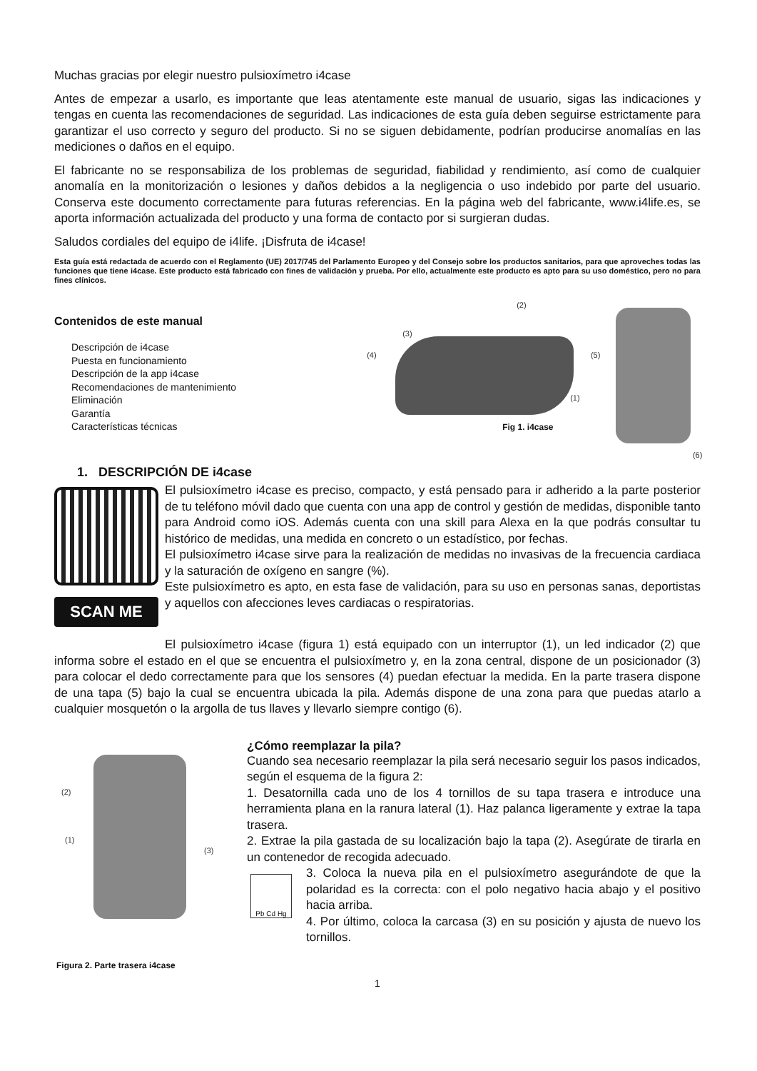Muchas gracias por elegir nuestro pulsioxímetro i4case
Antes de empezar a usarlo, es importante que leas atentamente este manual de usuario, sigas las indicaciones y tengas en cuenta las recomendaciones de seguridad. Las indicaciones de esta guía deben seguirse estrictamente para garantizar el uso correcto y seguro del producto. Si no se siguen debidamente, podrían producirse anomalías en las mediciones o daños en el equipo.
El fabricante no se responsabiliza de los problemas de seguridad, fiabilidad y rendimiento, así como de cualquier anomalía en la monitorización o lesiones y daños debidos a la negligencia o uso indebido por parte del usuario. Conserva este documento correctamente para futuras referencias. En la página web del fabricante, www.i4life.es, se aporta información actualizada del producto y una forma de contacto por si surgieran dudas.
Saludos cordiales del equipo de i4life. ¡Disfruta de i4case!
Esta guía está redactada de acuerdo con el Reglamento (UE) 2017/745 del Parlamento Europeo y del Consejo sobre los productos sanitarios, para que aproveches todas las funciones que tiene i4case. Este producto está fabricado con fines de validación y prueba. Por ello, actualmente este producto es apto para su uso doméstico, pero no para fines clínicos.
Contenidos de este manual
Descripción de i4case
Puesta en funcionamiento
Descripción de la app i4case
Recomendaciones de mantenimiento
Eliminación
Garantía
Características técnicas
(2)
(3)
(4)
(1)
Fig 1. i4case
(5)
(6)
1. DESCRIPCIÓN DE i4case
SCAN ME
El pulsioxímetro i4case es preciso, compacto, y está pensado para ir adherido a la parte posterior de tu teléfono móvil dado que cuenta con una app de control y gestión de medidas, disponible tanto para Android como iOS. Además cuenta con una skill para Alexa en la que podrás consultar tu histórico de medidas, una medida en concreto o un estadístico, por fechas.
El pulsioxímetro i4case sirve para la realización de medidas no invasivas de la frecuencia cardiaca y la saturación de oxígeno en sangre (%).
Este pulsioxímetro es apto, en esta fase de validación, para su uso en personas sanas, deportistas y aquellos con afecciones leves cardiacas o respiratorias.
El pulsioxímetro i4case (figura 1) está equipado con un interruptor (1), un led indicador (2) que informa sobre el estado en el que se encuentra el pulsioxímetro y, en la zona central, dispone de un posicionador (3) para colocar el dedo correctamente para que los sensores (4) puedan efectuar la medida. En la parte trasera dispone de una tapa (5) bajo la cual se encuentra ubicada la pila. Además dispone de una zona para que puedas atarlo a cualquier mosquetón o la argolla de tus llaves y llevarlo siempre contigo (6).
(2)
(1)
(3)
Figura 2. Parte trasera i4case
¿Cómo reemplazar la pila?
Cuando sea necesario reemplazar la pila será necesario seguir los pasos indicados, según el esquema de la figura 2:
1. Desatornilla cada uno de los 4 tornillos de su tapa trasera e introduce una herramienta plana en la ranura lateral (1). Haz palanca ligeramente y extrae la tapa trasera.
2. Extrae la pila gastada de su localización bajo la tapa (2). Asegúrate de tirarla en un contenedor de recogida adecuado.
Pb Cd Hg
3. Coloca la nueva pila en el pulsioxímetro asegurándote de que la polaridad es la correcta: con el polo negativo hacia abajo y el positivo hacia arriba.
4. Por último, coloca la carcasa (3) en su posición y ajusta de nuevo los tornillos.
1